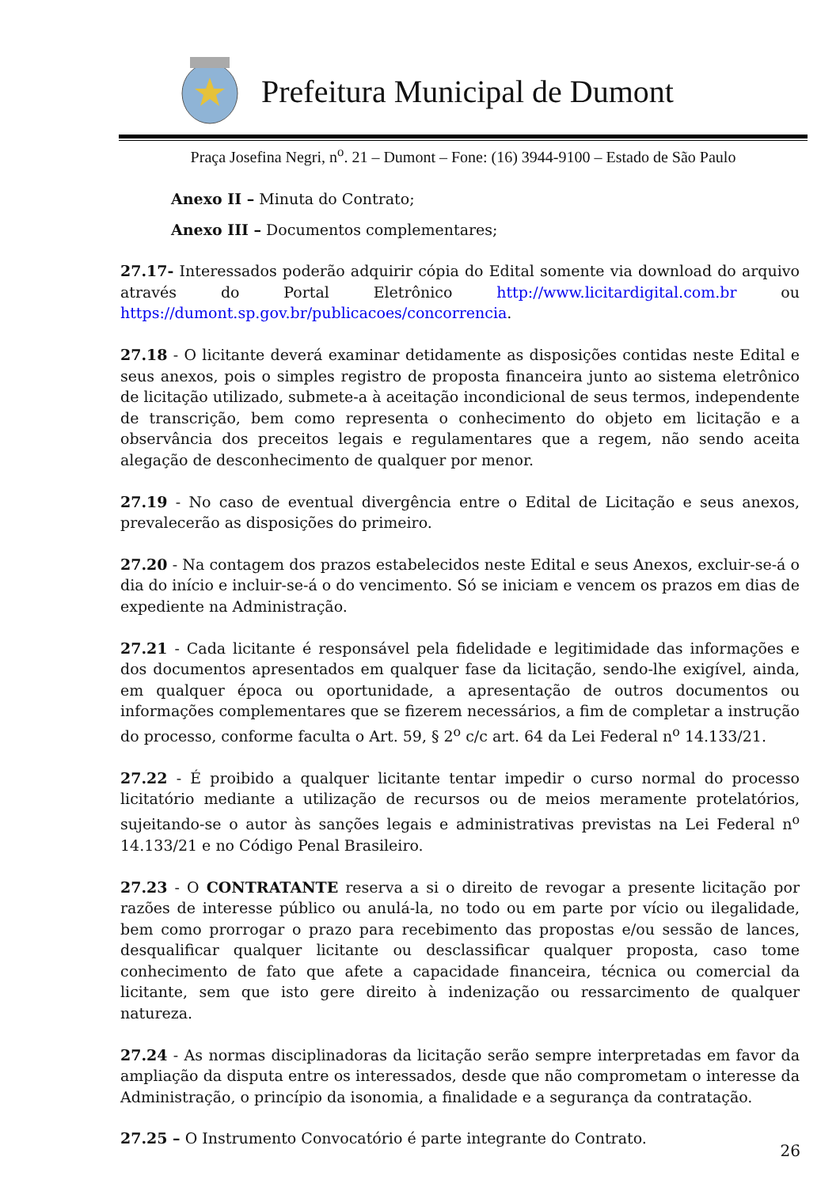Prefeitura Municipal de Dumont
Praça Josefina Negri, n<sup>o</sup>. 21 – Dumont – Fone: (16) 3944-9100 – Estado de São Paulo
Anexo II – Minuta do Contrato;
Anexo III – Documentos complementares;
27.17- Interessados poderão adquirir cópia do Edital somente via download do arquivo através do Portal Eletrônico http://www.licitardigital.com.br ou https://dumont.sp.gov.br/publicacoes/concorrencia.
27.18 - O licitante deverá examinar detidamente as disposições contidas neste Edital e seus anexos, pois o simples registro de proposta financeira junto ao sistema eletrônico de licitação utilizado, submete-a à aceitação incondicional de seus termos, independente de transcrição, bem como representa o conhecimento do objeto em licitação e a observância dos preceitos legais e regulamentares que a regem, não sendo aceita alegação de desconhecimento de qualquer por menor.
27.19 - No caso de eventual divergência entre o Edital de Licitação e seus anexos, prevalecerão as disposições do primeiro.
27.20 - Na contagem dos prazos estabelecidos neste Edital e seus Anexos, excluir-se-á o dia do início e incluir-se-á o do vencimento. Só se iniciam e vencem os prazos em dias de expediente na Administração.
27.21 - Cada licitante é responsável pela fidelidade e legitimidade das informações e dos documentos apresentados em qualquer fase da licitação, sendo-lhe exigível, ainda, em qualquer época ou oportunidade, a apresentação de outros documentos ou informações complementares que se fizerem necessários, a fim de completar a instrução do processo, conforme faculta o Art. 59, § 2<sup>o</sup> c/c art. 64 da Lei Federal n<sup>o</sup> 14.133/21.
27.22 - É proibido a qualquer licitante tentar impedir o curso normal do processo licitatório mediante a utilização de recursos ou de meios meramente protelatórios, sujeitando-se o autor às sanções legais e administrativas previstas na Lei Federal n<sup>o</sup> 14.133/21 e no Código Penal Brasileiro.
27.23 - O CONTRATANTE reserva a si o direito de revogar a presente licitação por razões de interesse público ou anulá-la, no todo ou em parte por vício ou ilegalidade, bem como prorrogar o prazo para recebimento das propostas e/ou sessão de lances, desqualificar qualquer licitante ou desclassificar qualquer proposta, caso tome conhecimento de fato que afete a capacidade financeira, técnica ou comercial da licitante, sem que isto gere direito à indenização ou ressarcimento de qualquer natureza.
27.24 - As normas disciplinadoras da licitação serão sempre interpretadas em favor da ampliação da disputa entre os interessados, desde que não comprometam o interesse da Administração, o princípio da isonomia, a finalidade e a segurança da contratação.
27.25 – O Instrumento Convocatório é parte integrante do Contrato.
26